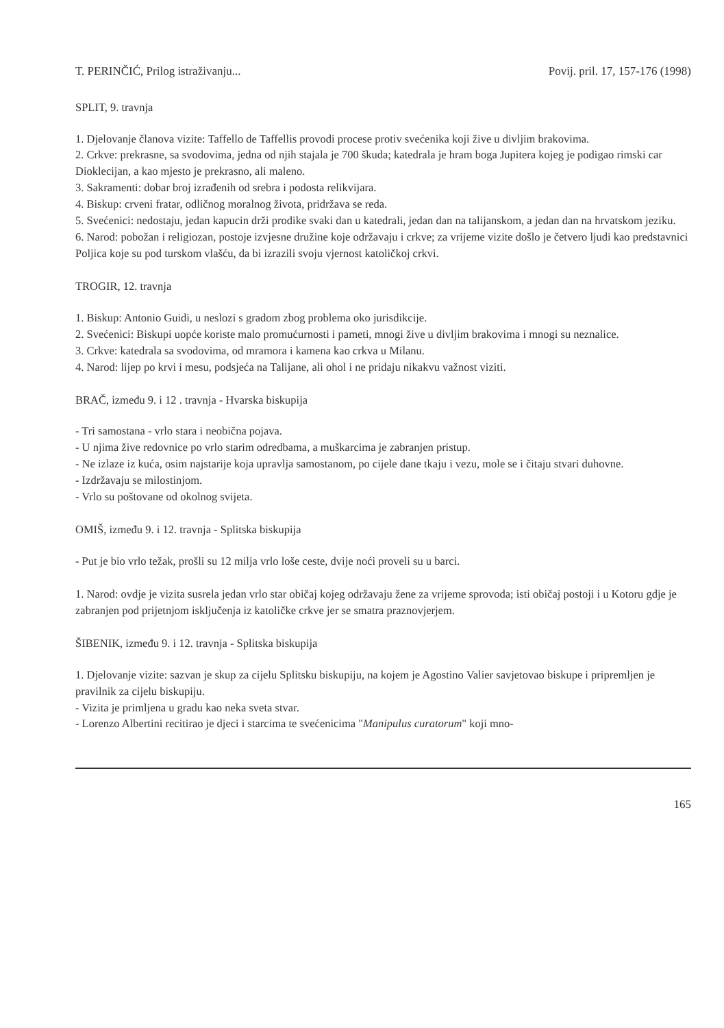T. PERINČIĆ, Prilog istraživanju... Povij. pril. 17, 157-176 (1998)
SPLIT, 9. travnja
1. Djelovanje članova vizite: Taffello de Taffellis provodi procese protiv svećenika koji žive u divljim brakovima.
2. Crkve: prekrasne, sa svodovima, jedna od njih stajala je 700 škuda; katedrala je hram boga Jupitera kojeg je podigao rimski car Dioklecijan, a kao mjesto je prekrasno, ali maleno.
3. Sakramenti: dobar broj izrađenih od srebra i podosta relikvijara.
4. Biskup: crveni fratar, odličnog moralnog života, pridržava se reda.
5. Svećenici: nedostaju, jedan kapucin drži prodike svaki dan u katedrali, jedan dan na talijanskom, a jedan dan na hrvatskom jeziku.
6. Narod: pobožan i religiozan, postoje izvjesne družine koje održavaju i crkve; za vrijeme vizite došlo je četvero ljudi kao predstavnici Poljica koje su pod turskom vlašću, da bi izrazili svoju vjernost katoličkoj crkvi.
TROGIR, 12. travnja
1. Biskup: Antonio Guidi, u neslozi s gradom zbog problema oko jurisdikcije.
2. Svećenici: Biskupi uopće koriste malo promućurnosti i pameti, mnogi žive u divljim brakovima i mnogi su neznalice.
3. Crkve: katedrala sa svodovima, od mramora i kamena kao crkva u Milanu.
4. Narod: lijep po krvi i mesu, podsjeća na Talijane, ali ohol i ne pridaju nikakvu važnost viziti.
BRAČ, između 9. i 12 . travnja - Hvarska biskupija
- Tri samostana - vrlo stara i neobična pojava.
- U njima žive redovnice po vrlo starim odredbama, a muškarcima je zabranjen pristup.
- Ne izlaze iz kuća, osim najstarije koja upravlja samostanom, po cijele dane tkaju i vezu, mole se i čitaju stvari duhovne.
- Izdržavaju se milostinjom.
- Vrlo su poštovane od okolnog svijeta.
OMIŠ, između 9. i 12. travnja - Splitska biskupija
- Put je bio vrlo težak, prošli su 12 milja vrlo loše ceste, dvije noći proveli su u barci.
1. Narod: ovdje je vizita susrela jedan vrlo star običaj kojeg održavaju žene za vrijeme sprovoda; isti običaj postoji i u Kotoru gdje je zabranjen pod prijetnjom isključenja iz katoličke crkve jer se smatra praznovjerjem.
ŠIBENIK, između 9. i 12. travnja - Splitska biskupija
1. Djelovanje vizite: sazvan je skup za cijelu Splitsku biskupiju, na kojem je Agostino Valier savjetovao biskupe i pripremljen je pravilnik za cijelu biskupiju.
- Vizita je primljena u gradu kao neka sveta stvar.
- Lorenzo Albertini recitirao je djeci i starcima te svećenicima "Manipulus curatorum" koji mno-
165